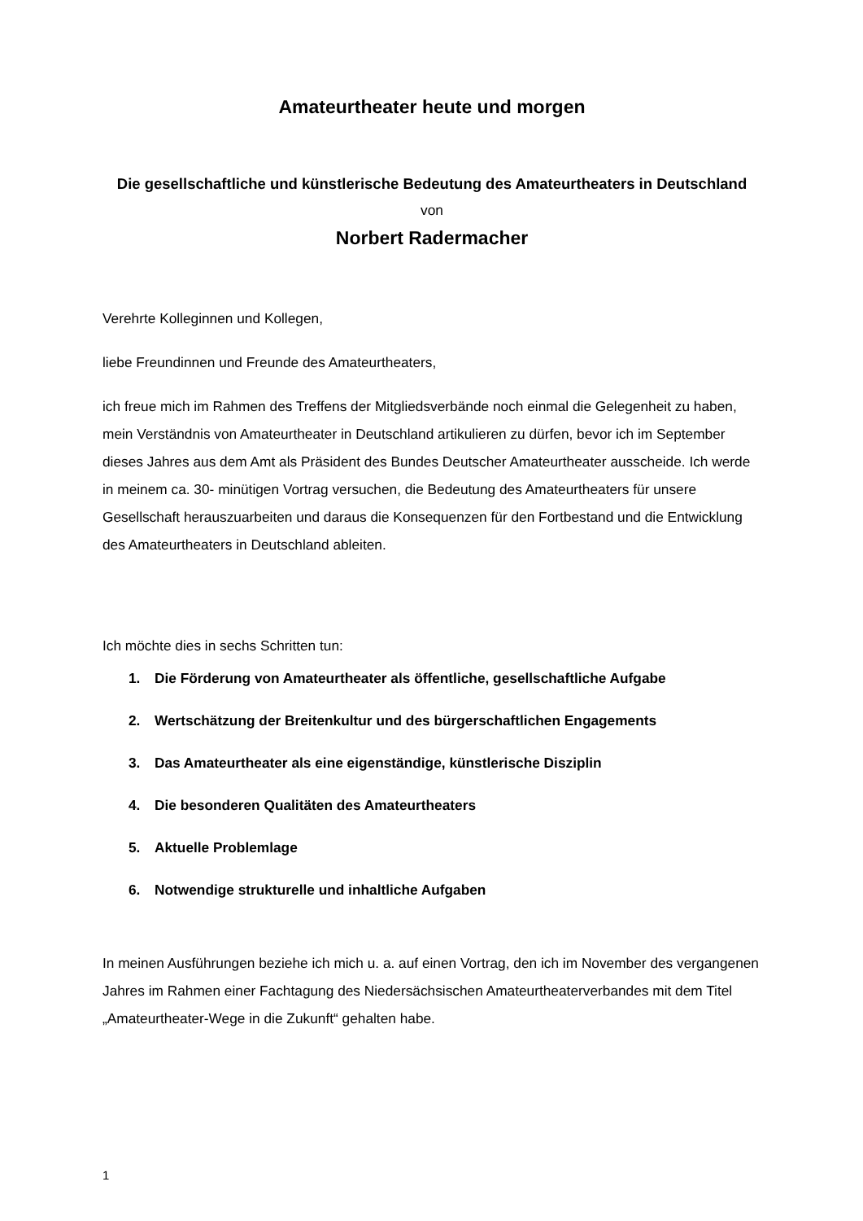Amateurtheater heute und morgen
Die gesellschaftliche und künstlerische Bedeutung des Amateurtheaters in Deutschland
von
Norbert Radermacher
Verehrte Kolleginnen und Kollegen,
liebe Freundinnen und Freunde des Amateurtheaters,
ich freue mich im Rahmen des Treffens der Mitgliedsverbände noch einmal die Gelegenheit zu haben, mein Verständnis von Amateurtheater in Deutschland artikulieren zu dürfen, bevor ich im September dieses Jahres aus dem Amt als Präsident des Bundes Deutscher Amateurtheater ausscheide. Ich werde in meinem ca. 30- minütigen Vortrag versuchen, die Bedeutung des Amateurtheaters für unsere Gesellschaft herauszuarbeiten und daraus die Konsequenzen für den Fortbestand und die Entwicklung des Amateurtheaters in Deutschland ableiten.
Ich möchte dies in sechs Schritten tun:
1. Die Förderung von Amateurtheater als öffentliche, gesellschaftliche Aufgabe
2. Wertschätzung der Breitenkultur und des bürgerschaftlichen Engagements
3. Das Amateurtheater als eine eigenständige, künstlerische Disziplin
4. Die besonderen Qualitäten des Amateurtheaters
5. Aktuelle Problemlage
6. Notwendige strukturelle und inhaltliche Aufgaben
In meinen Ausführungen beziehe ich mich u. a. auf einen Vortrag, den ich im November des vergangenen Jahres im Rahmen einer Fachtagung des Niedersächsischen Amateurtheaterverbandes mit dem Titel „Amateurtheater-Wege in die Zukunft“ gehalten habe.
1